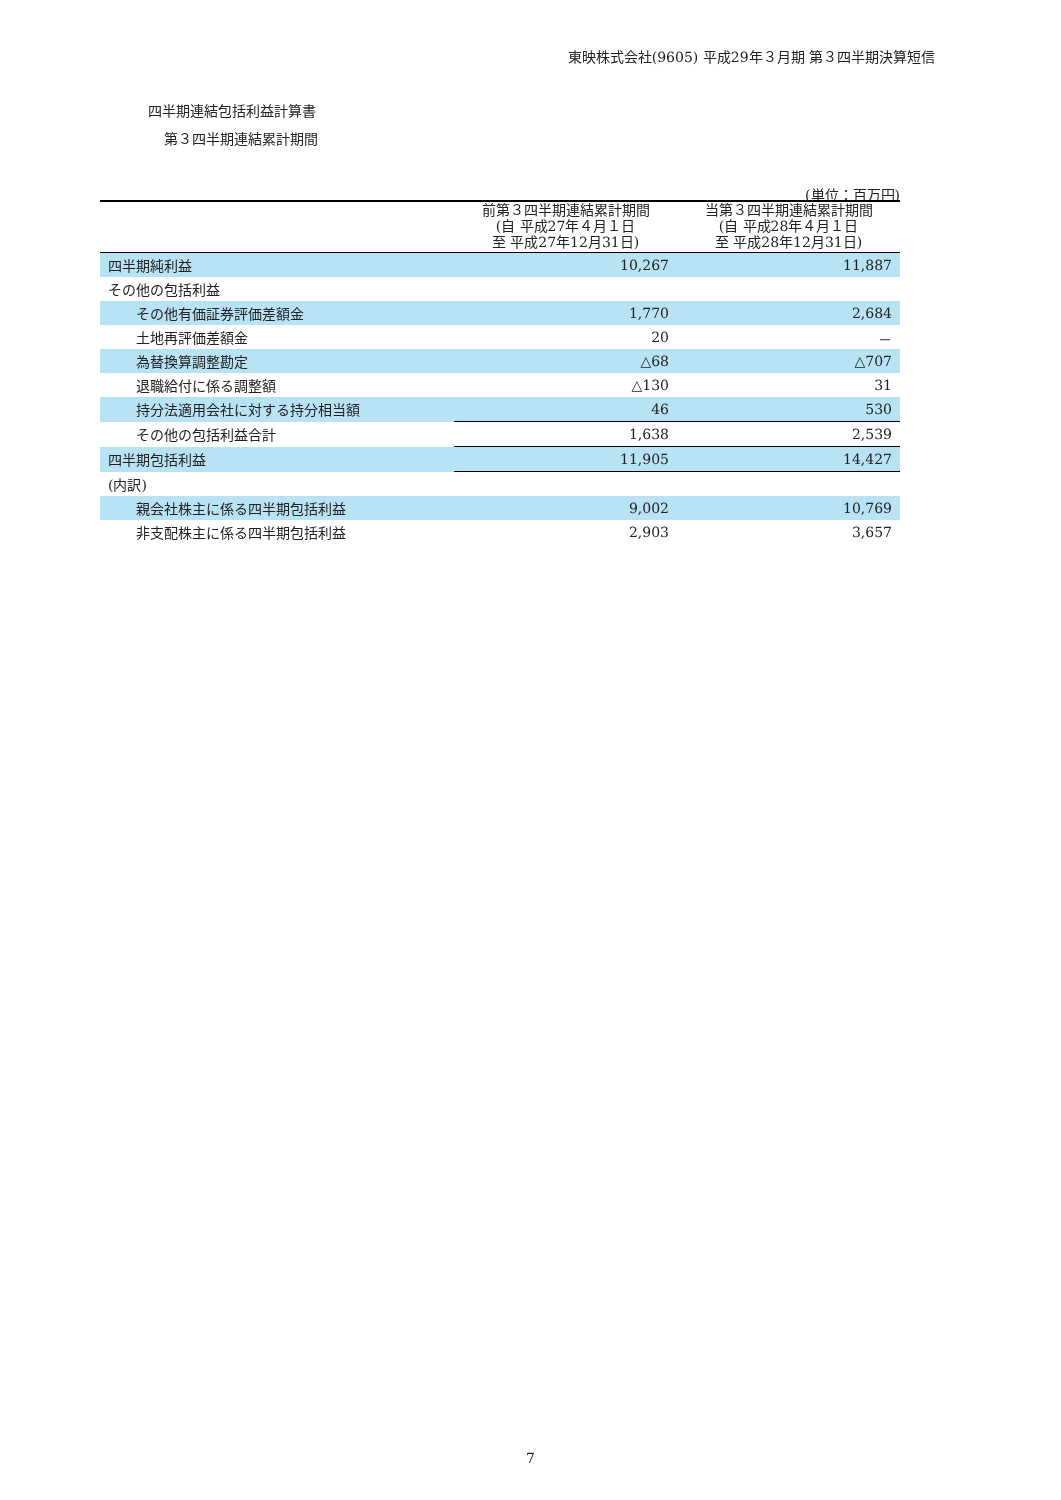東映株式会社(9605) 平成29年３月期 第３四半期決算短信
四半期連結包括利益計算書
第３四半期連結累計期間
(単位：百万円)
| | 前第３四半期連結累計期間 (自 平成27年４月１日 至 平成27年12月31日) | 当第３四半期連結累計期間 (自 平成28年４月１日 至 平成28年12月31日) |
| --- | --- | --- |
| 四半期純利益 | 10,267 | 11,887 |
| その他の包括利益 | | |
| その他有価証券評価差額金 | 1,770 | 2,684 |
| 土地再評価差額金 | 20 | － |
| 為替換算調整勘定 | △68 | △707 |
| 退職給付に係る調整額 | △130 | 31 |
| 持分法適用会社に対する持分相当額 | 46 | 530 |
| その他の包括利益合計 | 1,638 | 2,539 |
| 四半期包括利益 | 11,905 | 14,427 |
| (内訳) | | |
| 親会社株主に係る四半期包括利益 | 9,002 | 10,769 |
| 非支配株主に係る四半期包括利益 | 2,903 | 3,657 |
7